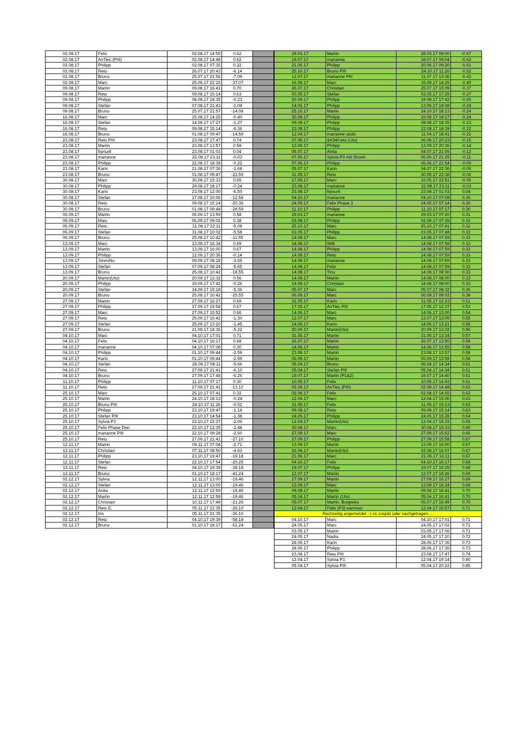| 02.08.17 | Felix | 02.08.17 14:55 | 0.62 | |
| 02.08.17 | AnTieL (PIII) | 02.08.17 14:48 | 0.62 | |
| 02.08.17 | Philipp | 02.08.17 07:35 | 0.32 | |
| 02.08.17 | Reto | 26.07.17 20:43 | -6.14 | |
| 02.08.17 | Bruno | 25.07.17 21:56 | -7.09 | |
| 02.08.17 | Marc | 25.06.17 22:15 | -37.07 | |
| 09.08.17 | Martin | 09.08.17 16:41 | 0.70 | |
| 09.08.17 | Reto | 09.08.17 15:14 | 0.63 | |
| 09.08.17 | Philipp | 08.08.17 18:35 | -0.23 | |
| 09.08.17 | Stefan | 07.08.17 21:43 | -1.09 | |
| 09.08.17 | Bruno | 25.07.17 21:57 | -14.08 | |
| 16.08.17 | Marc | 15.08.17 14:25 | -0.40 | |
| 16.08.17 | Stefan | 14.08.17 17:27 | -1.27 | |
| 16.08.17 | Reto | 09.08.17 15:14 | -6.36 | |
| 16.08.17 | Bruno | 01.08.17 09:47 | -14.59 | |
| 23.08.17 | Reto PIII | 23.08.17 17:47 | 0.74 | |
| 23.08.17 | Martin | 23.08.17 13:57 | 0.58 | |
| 23.08.17 | frpnurll | 23.08.17 01:03 | 0.04 | |
| 23.08.17 | marianne | 22.08.17 23:11 | -0.03 | |
| 23.08.17 | Philipp | 22.08.17 18:39 | -0.22 | |
| 23.08.17 | Karin | 21.08.17 07:36 | -1.68 | |
| 23.08.17 | Bruno | 01.08.17 09:47 | -21.59 | |
| 30.08.17 | Marc | 30.08.17 15:33 | 0.65 | |
| 30.08.17 | Philipp | 29.08.17 18:17 | -0.24 | |
| 30.08.17 | Karin | 23.08.17 12:00 | -6.50 | |
| 30.08.17 | Stefan | 17.08.17 10:06 | -12.58 | |
| 30.08.17 | Reto | 09.08.17 15:14 | -20.36 | |
| 30.08.17 | Bruno | 01.08.17 09:48 | -28.59 | |
| 06.09.17 | Martin | 06.09.17 13:59 | 0.58 | |
| 06.09.17 | Marc | 06.09.17 09:02 | 0.38 | |
| 06.09.17 | Reto | 31.08.17 22:11 | -5.08 | |
| 06.09.17 | Stefan | 31.08.17 10:02 | -5.58 | |
| 06.09.17 | Bruno | 25.08.17 10:42 | -11.55 | |
| 13.09.17 | Marc | 13.09.17 16:34 | 0.69 | |
| 13.09.17 | Martin | 13.09.17 16:00 | 0.67 | |
| 13.09.17 | Philipp | 12.09.17 20:36 | -0.14 | |
| 13.09.17 | JimmiNu | 09.09.17 08:18 | -3.65 | |
| 13.09.17 | Stefan | 07.09.17 08:24 | -5.65 | |
| 13.09.17 | Bruno | 25.08.17 10:42 | -18.55 | |
| 20.09.17 | Martin(Uto) | 20.09.17 13:32 | 0.56 | |
| 20.09.17 | Philipp | 19.09.17 17:42 | -0.26 | |
| 20.09.17 | Stefan | 14.09.17 15:18 | -5.36 | |
| 20.09.17 | Bruno | 25.08.17 10:42 | -25.55 | |
| 27.09.17 | Martin | 27.09.17 16:27 | 0.69 | |
| 27.09.17 | Philipp | 27.09.17 15:58 | 0.67 | |
| 27.09.17 | Marc | 27.09.17 15:52 | 0.66 | |
| 27.09.17 | Reto | 25.09.17 16:42 | -1.30 | |
| 27.09.17 | Stefan | 25.09.17 13:10 | -1.45 | |
| 27.09.17 | Bruno | 21.09.17 18:36 | -5.22 | |
| 04.10.17 | Marc | 04.10.17 17:01 | 0.71 | |
| 04.10.17 | Felix | 04.10.17 16:17 | 0.68 | |
| 04.10.17 | marianne | 04.10.17 07:08 | 0.30 | |
| 04.10.17 | Philipp | 01.10.17 09:44 | -2.59 | |
| 04.10.17 | Karin | 01.10.17 09:44 | -2.59 | |
| 04.10.17 | Stefan | 28.09.17 08:11 | -5.66 | |
| 04.10.17 | Reto | 27.09.17 21:41 | -6.10 | |
| 04.10.17 | Bruno | 27.09.17 17:48 | -6.26 | |
| 11.10.17 | Philipp | 11.10.17 07:17 | 0.30 | |
| 11.10.17 | Reto | 27.09.17 21:41 | -13.10 | |
| 25.10.17 | Marc | 25.10.17 07:41 | 0.32 | |
| 25.10.17 | Martin | 24.10.17 18:13 | -0.24 | |
| 25.10.17 | Bruno PIII | 24.10.17 11:26 | -0.52 | |
| 25.10.17 | Philipp | 23.10.17 19:47 | -1.18 | |
| 25.10.17 | Stefan PIII | 23.10.17 14:54 | -1.38 | |
| 25.10.17 | Sylvia P3 | 22.10.17 22:37 | -2.06 | |
| 25.10.17 | Felix Phase Drei | 22.10.17 12:35 | -2.48 | |
| 25.10.17 | marianne PIII | 22.10.17 09:28 | -2.60 | |
| 25.10.17 | Reto | 27.09.17 21:41 | -27.10 | |
| 12.11.17 | Martin | 09.11.17 07:04 | -2.71 | |
| 12.11.17 | Christian | 07.11.17 08:50 | -4.63 | |
| 12.11.17 | Philipp | 23.10.17 19:47 | -19.18 | |
| 12.11.17 | Stefan | 22.10.17 17:54 | -20.25 | |
| 12.11.17 | Reto | 04.10.17 19:39 | -38.18 | |
| 12.11.17 | Bruno | 01.10.17 18:17 | -41.24 | |
| 02.12.17 | Sylvia | 12.11.17 13:00 | -19.46 | |
| 02.12.17 | Stefan | 12.11.17 13:00 | -19.46 | |
| 02.12.17 | Anita | 12.11.17 12:59 | -19.46 | |
| 02.12.17 | Martin | 12.11.17 12:59 | -19.46 | |
| 02.12.17 | Christian | 10.11.17 17:49 | -21.26 | |
| 02.12.17 | Reto E. | 05.11.17 21:35 | -26.10 | |
| 02.12.17 | Iris | 05.11.17 21:35 | -26.10 | |
| 02.12.17 | Reto | 04.10.17 19:39 | -58.18 | |
| 02.12.17 | Bruno | 01.10.17 18:17 | -61.24 | |
| 29.03.17 | Martin | 28.03.17 08:00 | -0.67 |
| 19.07.17 | marianne | 18.07.17 09:04 | -0.62 |
| 21.06.17 | Philipp | 20.06.17 09:20 | -0.61 |
| 25.10.17 | Bruno PIII | 24.10.17 11:26 | -0.52 |
| 12.07.17 | marianne PIII | 11.07.17 13:36 | -0.43 |
| 16.08.17 | Marc | 15.08.17 14:25 | -0.40 |
| 26.07.17 | Christian | 25.07.17 15:09 | -0.37 |
| 03.05.17 | Stefan | 02.05.17 17:25 | -0.27 |
| 20.09.17 | Philipp | 19.09.17 17:42 | -0.26 |
| 14.06.17 | Philipp | 13.06.17 18:08 | -0.24 |
| 25.10.17 | Martin | 24.10.17 18:13 | -0.24 |
| 30.08.17 | Philipp | 29.08.17 18:17 | -0.24 |
| 09.08.17 | Philipp | 08.08.17 18:35 | -0.23 |
| 23.08.17 | Philipp | 22.08.17 18:39 | -0.22 |
| 12.04.17 | marianne utobr. | 11.04.17 18:41 | -0.22 |
| 07.06.17 | &#340;eto (Uto) | 06.06.17 20:23 | -0.15 |
| 13.09.17 | Philipp | 12.09.17 20:36 | -0.14 |
| 05.07.17 | Anita | 04.07.17 21:05 | -0.12 |
| 07.06.17 | Sylvia P3 mit Stromi | 06.06.17 21:25 | -0.11 |
| 07.06.17 | Philipp | 06.06.17 21:54 | -0.09 |
| 05.07.17 | Karin | 04.07.17 22:36 | -0.06 |
| 31.05.17 | Reto | 30.05.17 22:38 | -0.06 |
| 17.05.17 | Marc | 16.05.17 22:51 | -0.05 |
| 23.08.17 | marianne | 22.08.17 23:11 | -0.03 |
| 23.08.17 | frpnurll | 23.08.17 01:03 | 0.04 |
| 04.10.17 | marianne | 04.10.17 07:08 | 0.30 |
| 24.05.17 | Felix Phase 3 | 24.05.17 07:14 | 0.30 |
| 11.10.17 | Philipp | 11.10.17 07:17 | 0.30 |
| 29.03.17 | marianne | 29.03.17 07:20 | 0.31 |
| 02.08.17 | Philipp | 02.08.17 07:35 | 0.32 |
| 25.10.17 | Marc | 25.10.17 07:41 | 0.32 |
| 03.05.17 | Philipp | 03.05.17 07:48 | 0.33 |
| 14.08.17 | Marc | 14.08.17 07:59 | 0.33 |
| 14.08.17 | Willi | 14.08.17 07:59 | 0.33 |
| 14.08.17 | Philipp | 14.08.17 07:59 | 0.33 |
| 14.08.17 | Reto | 14.08.17 07:59 | 0.33 |
| 14.08.17 | marianne | 14.08.17 07:59 | 0.33 |
| 14.08.17 | Felix | 14.08.17 07:59 | 0.33 |
| 14.08.17 | Tinu | 14.08.17 08:00 | 0.33 |
| 14.08.17 | Martin | 14.08.17 08:00 | 0.33 |
| 14.08.17 | Christian | 14.08.17 08:00 | 0.33 |
| 05.07.17 | Marc | 05.07.17 08:32 | 0.36 |
| 06.09.17 | Marc | 06.09.17 09:02 | 0.38 |
| 31.05.17 | Karin | 31.05.17 12:13 | 0.51 |
| 17.05.17 | AnTieL PIII | 17.05.17 12:37 | 0.53 |
| 14.06.17 | Marc | 14.06.17 13:00 | 0.54 |
| 12.07.17 | Marc | 12.07.17 13:05 | 0.55 |
| 14.06.17 | Karin | 14.06.17 13:21 | 0.56 |
| 20.09.17 | Martin(Uto) | 20.09.17 13:32 | 0.56 |
| 31.05.17 | Martin | 31.05.17 13:34 | 0.57 |
| 26.07.17 | Martin | 26.07.17 13:50 | 0.58 |
| 14.06.17 | Martin | 14.06.17 13:55 | 0.58 |
| 23.08.17 | Martin | 23.08.17 13:57 | 0.58 |
| 06.09.17 | Martin | 06.09.17 13:59 | 0.58 |
| 05.04.17 | Bruno | 05.04.17 14:34 | 0.61 |
| 05.04.17 | Stefan PIII | 05.04.17 14:34 | 0.61 |
| 19.07.17 | Martin (P1&2) | 19.07.17 14:40 | 0.61 |
| 10.05.17 | Felix | 10.05.17 14:43 | 0.61 |
| 02.08.17 | AnTieL (PIII) | 02.08.17 14:48 | 0.62 |
| 02.08.17 | Felix | 02.08.17 14:55 | 0.62 |
| 12.04.17 | Marc | 12.04.17 15:06 | 0.63 |
| 31.05.17 | Felix | 31.05.17 15:13 | 0.63 |
| 09.08.17 | Reto | 09.08.17 15:14 | 0.63 |
| 24.05.17 | Philipp | 24.05.17 15:28 | 0.64 |
| 12.04.17 | Martin(Uto) | 12.04.17 15:33 | 0.65 |
| 30.08.17 | Marc | 30.08.17 15:33 | 0.65 |
| 27.09.17 | Marc | 27.09.17 15:52 | 0.66 |
| 27.09.17 | Philipp | 27.09.17 15:58 | 0.67 |
| 13.09.17 | Martin | 13.09.17 16:00 | 0.67 |
| 02.08.17 | Martin(Uto) | 02.08.17 16:07 | 0.67 |
| 21.06.17 | Marc | 21.06.17 16:11 | 0.67 |
| 04.10.17 | Felix | 04.10.17 16:17 | 0.68 |
| 19.07.17 | Philipp | 19.07.17 16:25 | 0.68 |
| 12.07.17 | Martin | 12.07.17 16:26 | 0.69 |
| 27.09.17 | Martin | 27.09.17 16:27 | 0.69 |
| 13.09.17 | Marc | 13.09.17 16:34 | 0.69 |
| 09.08.17 | Martin | 09.08.17 16:41 | 0.70 |
| 05.04.17 | Martin (Uto) | 05.04.17 16:41 | 0.70 |
| 05.07.17 | Martin, Burgwies | 05.07.17 16:49 | 0.70 |
| 12.04.17 | Felix (P3) wannwo | 12.04.17 16:57 | 0.71 |
| Rechzeitig angemeldet ;-) vs zuspät oder nachgetragen…. | | | |
| 04.10.17 | Marc | 04.10.17 17:01 | 0.71 |
| 24.05.17 | Marc | 24.05.17 17:02 | 0.71 |
| 03.05.17 | Martin | 03.05.17 17:06 | 0.71 |
| 24.05.17 | Nadia | 24.05.17 17:20 | 0.72 |
| 28.06.17 | Karin | 28.06.17 17:36 | 0.73 |
| 28.06.17 | Philipp | 28.06.17 17:36 | 0.73 |
| 23.08.17 | Reto PIII | 23.08.17 17:47 | 0.74 |
| 12.04.17 | Sylvia P3 | 12.04.17 19:14 | 0.80 |
| 05.04.17 | Sylvia PIII | 05.04.17 20:22 | 0.85 |